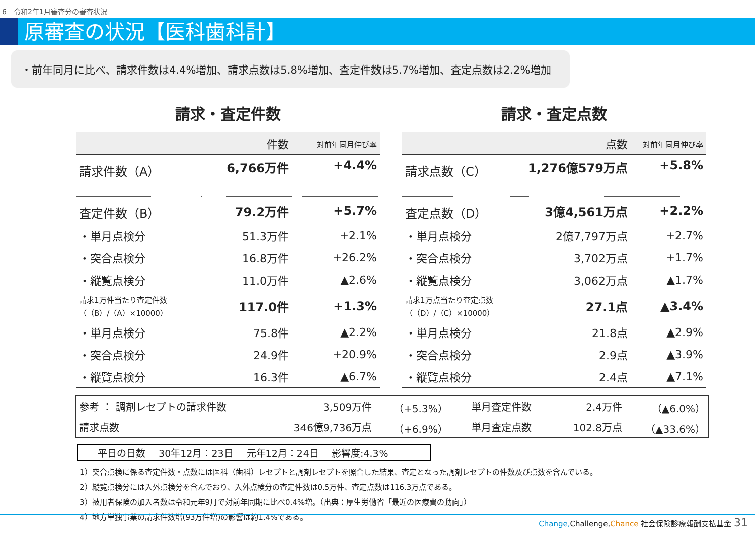6　令和2年1月審査分の審査状況
原審査の状況【医科歯科計】
・前年同月に比べ、請求件数は4.4%増加、請求点数は5.8%増加、査定件数は5.7%増加、査定点数は2.2%増加
請求・査定件数
| | 件数 | 対前年同月伸び率 |
| --- | --- | --- |
| 請求件数（A） | 6,766万件 | +4.4% |
| 査定件数（B） | 79.2万件 | +5.7% |
| ・単月点検分 | 51.3万件 | +2.1% |
| ・突合点検分 | 16.8万件 | +26.2% |
| ・縦覧点検分 | 11.0万件 | ▲2.6% |
| 請求1万件当たり査定件数 （（B）/（A）×10000） | 117.0件 | +1.3% |
| ・単月点検分 | 75.8件 | ▲2.2% |
| ・突合点検分 | 24.9件 | +20.9% |
| ・縦覧点検分 | 16.3件 | ▲6.7% |
請求・査定点数
| | 点数 | 対前年同月伸び率 |
| --- | --- | --- |
| 請求点数（C） | 1,276億579万点 | +5.8% |
| 査定点数（D） | 3億4,561万点 | +2.2% |
| ・単月点検分 | 2億7,797万点 | +2.7% |
| ・突合点検分 | 3,702万点 | +1.7% |
| ・縦覧点検分 | 3,062万点 | ▲1.7% |
| 請求1万点当たり査定点数 （（D）/（C）×10000） | 27.1点 | ▲3.4% |
| ・単月点検分 | 21.8点 | ▲2.9% |
| ・突合点検分 | 2.9点 | ▲3.9% |
| ・縦覧点検分 | 2.4点 | ▲7.1% |
| 参考 ： 調剤レセプトの請求件数 | 3,509万件 | （+5.3%） | 単月査定件数 | 2.4万件 | （▲6.0%） |
| 請求点数 | 346億9,736万点 | （+6.9%） | 単月査定点数 | 102.8万点 | （▲33.6%） |
平日の日数 30年12月：23日 元年12月：24日 影響度:4.3%
1）突合点検に係る査定件数・点数には医科（歯科）レセプトと調剤レセプトを照合した結果、査定となった調剤レセプトの件数及び点数を含んでいる。
2）縦覧点検分には入外点検分を含んでおり、入外点検分の査定件数は0.5万件、査定点数は116.3万点である。
3）被用者保険の加入者数は令和元年9月で対前年同期に比べ0.4%増。（出典：厚生労働省「最近の医療費の動向」）
4）地方単独事業の請求件数増(93万件増)の影響は約1.4%である。
Change, Challenge,Chance 社会保険診療報酬支払基金 31